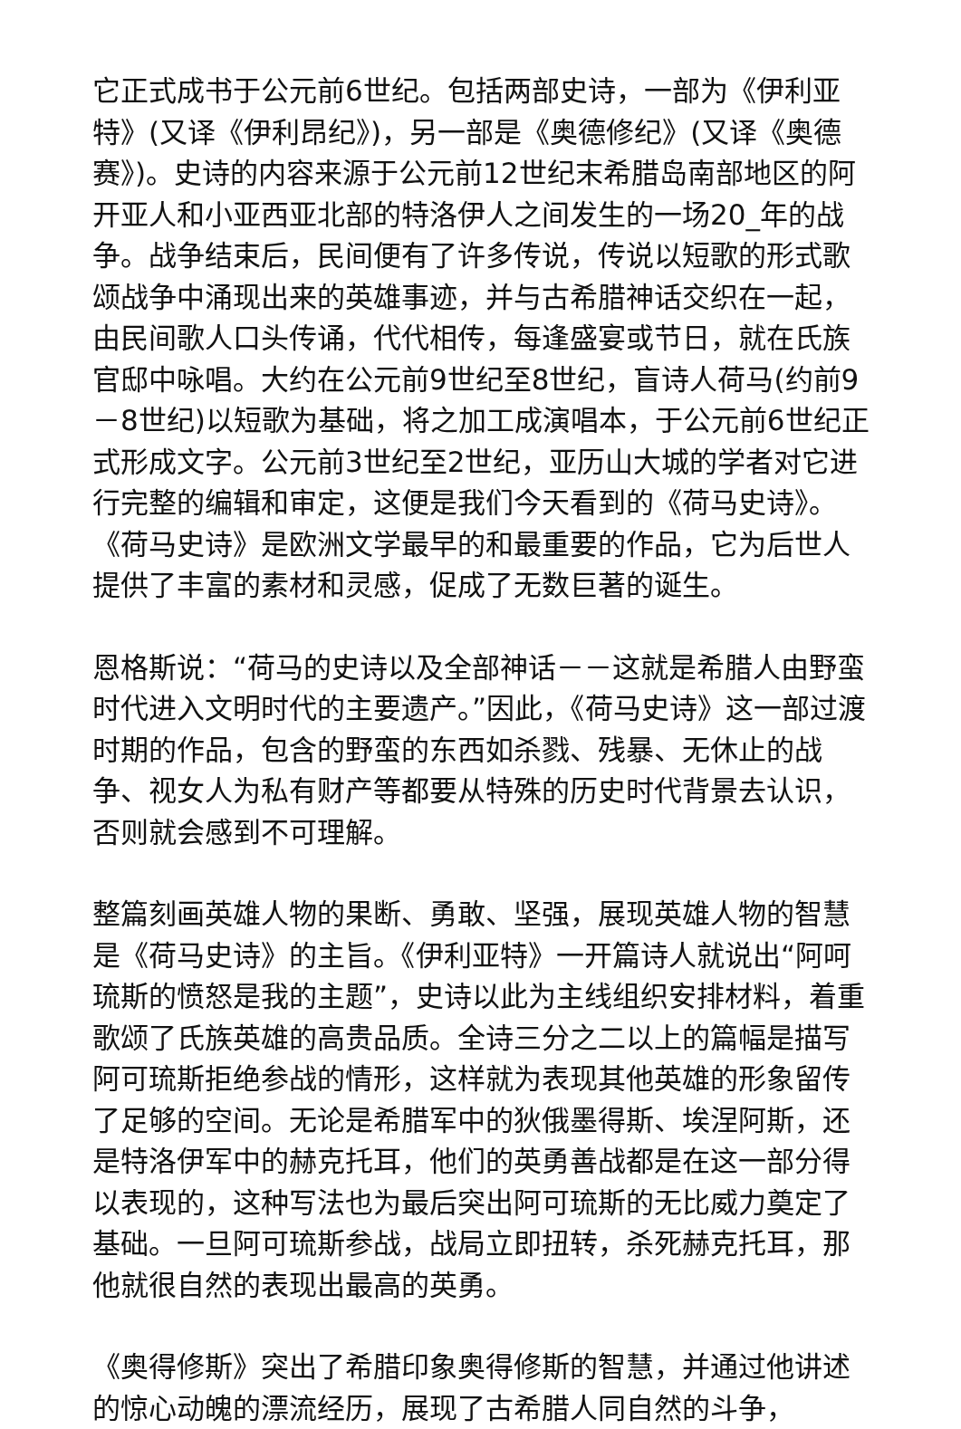它正式成书于公元前6世纪。包括两部史诗，一部为《伊利亚特》(又译《伊利昂纪》)，另一部是《奥德修纪》(又译《奥德赛》)。史诗的内容来源于公元前12世纪末希腊岛南部地区的阿开亚人和小亚西亚北部的特洛伊人之间发生的一场20_年的战争。战争结束后，民间便有了许多传说，传说以短歌的形式歌颂战争中涌现出来的英雄事迹，并与古希腊神话交织在一起，由民间歌人口头传诵，代代相传，每逢盛宴或节日，就在氏族官邸中咏唱。大约在公元前9世纪至8世纪，盲诗人荷马(约前9－8世纪)以短歌为基础，将之加工成演唱本，于公元前6世纪正式形成文字。公元前3世纪至2世纪，亚历山大城的学者对它进行完整的编辑和审定，这便是我们今天看到的《荷马史诗》。《荷马史诗》是欧洲文学最早的和最重要的作品，它为后世人提供了丰富的素材和灵感，促成了无数巨著的诞生。
恩格斯说：“荷马的史诗以及全部神话－－这就是希腊人由野蛮时代进入文明时代的主要遗产。”因此，《荷马史诗》这一部过渡时期的作品，包含的野蛮的东西如杀戮、残暴、无休止的战争、视女人为私有财产等都要从特殊的历史时代背景去认识，否则就会感到不可理解。
整篇刻画英雄人物的果断、勇敢、坚强，展现英雄人物的智慧是《荷马史诗》的主旨。《伊利亚特》一开篇诗人就说出“阿呵琉斯的愤怒是我的主题”，史诗以此为主线组织安排材料，着重歌颂了氏族英雄的高贵品质。全诗三分之二以上的篇幅是描写阿可琉斯拒绝参战的情形，这样就为表现其他英雄的形象留传了足够的空间。无论是希腊军中的狄俄墨得斯、埃涅阿斯，还是特洛伊军中的赫克托耳，他们的英勇善战都是在这一部分得以表现的，这种写法也为最后突出阿可琉斯的无比威力奠定了基础。一旦阿可琉斯参战，战局立即扭转，杀死赫克托耳，那他就很自然的表现出最高的英勇。
《奥得修斯》突出了希腊印象奥得修斯的智慧，并通过他讲述的惊心动魄的漂流经历，展现了古希腊人同自然的斗争，